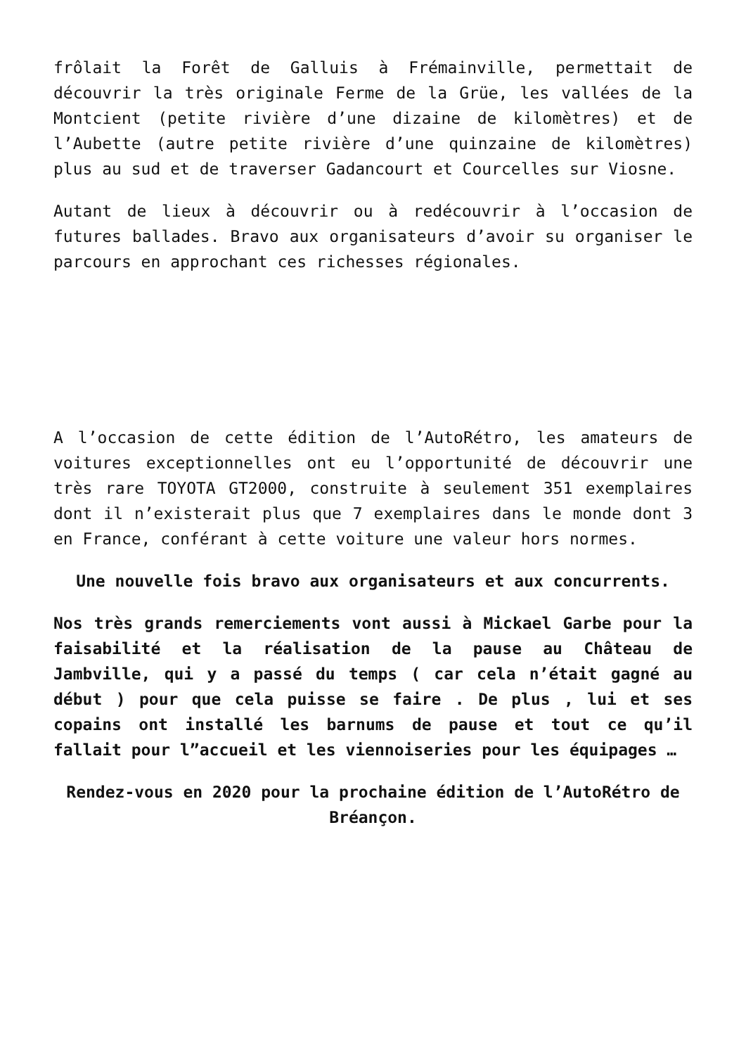frôlait la Forêt de Galluis à Frémainville, permettait de découvrir la très originale Ferme de la Grüe, les vallées de la Montcient (petite rivière d’une dizaine de kilomètres) et de l’Aubette (autre petite rivière d’une quinzaine de kilomètres) plus au sud et de traverser Gadancourt et Courcelles sur Viosne.
Autant de lieux à découvrir ou à redécouvrir à l’occasion de futures ballades. Bravo aux organisateurs d’avoir su organiser le parcours en approchant ces richesses régionales.
A l’occasion de cette édition de l’AutoRétro, les amateurs de voitures exceptionnelles ont eu l’opportunité de découvrir une très rare TOYOTA GT2000, construite à seulement 351 exemplaires dont il n’existerait plus que 7 exemplaires dans le monde dont 3 en France, conférant à cette voiture une valeur hors normes.
Une nouvelle fois bravo aux organisateurs et aux concurrents.
Nos très grands remerciements vont aussi à Mickael Garbe pour la faisabilité et la réalisation de la pause au Château de Jambville, qui y a passé du temps ( car cela n’était gagné au début ) pour que cela puisse se faire . De plus , lui et ses copains ont installé les barnums de pause et tout ce qu’il fallait pour l”accueil et les viennoiseries pour les équipages …
Rendez-vous en 2020 pour la prochaine édition de l’AutoRétro de Bréançon.